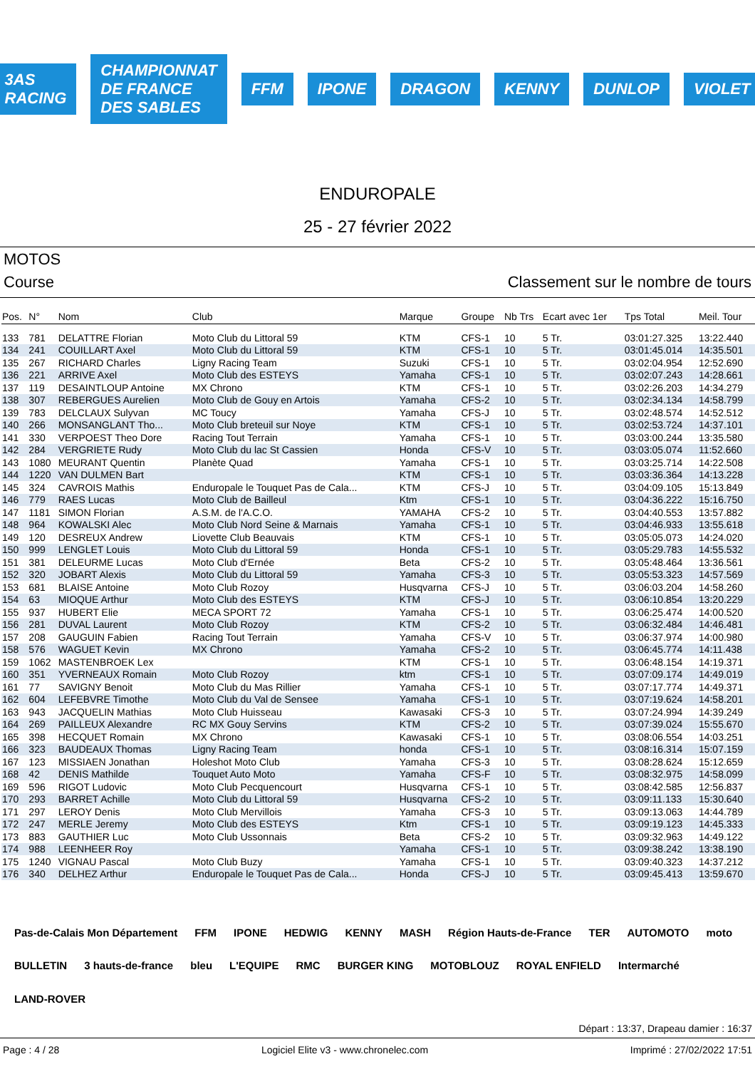3AS RACING
CHAMPIONNAT DE FRANCE DES SABLES
FFM IPONE DRAGON KENNY DUNLOP VIOLET
ENDUROPALE
25 - 27 février 2022
MOTOS
Course Classement sur le nombre de tours
| Pos. | N° | Nom | Club | Marque | Groupe | Nb Trs | Ecart avec 1er | Tps Total | Meil. Tour |
| --- | --- | --- | --- | --- | --- | --- | --- | --- | --- |
| 133 | 781 | DELATTRE Florian | Moto Club du Littoral 59 | KTM | CFS-1 | 10 | 5 Tr. | 03:01:27.325 | 13:22.440 |
| 134 | 241 | COUILLART Axel | Moto Club du Littoral 59 | KTM | CFS-1 | 10 | 5 Tr. | 03:01:45.014 | 14:35.501 |
| 135 | 267 | RICHARD Charles | Ligny Racing Team | Suzuki | CFS-1 | 10 | 5 Tr. | 03:02:04.954 | 12:52.690 |
| 136 | 221 | ARRIVE Axel | Moto Club des ESTEYS | Yamaha | CFS-1 | 10 | 5 Tr. | 03:02:07.243 | 14:28.661 |
| 137 | 119 | DESAINTLOUP Antoine | MX Chrono | KTM | CFS-1 | 10 | 5 Tr. | 03:02:26.203 | 14:34.279 |
| 138 | 307 | REBERGUES Aurelien | Moto Club de Gouy en Artois | Yamaha | CFS-2 | 10 | 5 Tr. | 03:02:34.134 | 14:58.799 |
| 139 | 783 | DELCLAUX Sulyvan | MC Toucy | Yamaha | CFS-J | 10 | 5 Tr. | 03:02:48.574 | 14:52.512 |
| 140 | 266 | MONSANGLANT Tho... | Moto Club breteuil sur Noye | KTM | CFS-1 | 10 | 5 Tr. | 03:02:53.724 | 14:37.101 |
| 141 | 330 | VERPOEST Theo Dore | Racing Tout Terrain | Yamaha | CFS-1 | 10 | 5 Tr. | 03:03:00.244 | 13:35.580 |
| 142 | 284 | VERGRIETE Rudy | Moto Club du lac St Cassien | Honda | CFS-V | 10 | 5 Tr. | 03:03:05.074 | 11:52.660 |
| 143 | 1080 | MEURANT Quentin | Planète Quad | Yamaha | CFS-1 | 10 | 5 Tr. | 03:03:25.714 | 14:22.508 |
| 144 | 1220 | VAN DULMEN Bart | | KTM | CFS-1 | 10 | 5 Tr. | 03:03:36.364 | 14:13.228 |
| 145 | 324 | CAVROIS Mathis | Enduropale le Touquet Pas de Cala... | KTM | CFS-J | 10 | 5 Tr. | 03:04:09.105 | 15:13.849 |
| 146 | 779 | RAES Lucas | Moto Club de Bailleul | Ktm | CFS-1 | 10 | 5 Tr. | 03:04:36.222 | 15:16.750 |
| 147 | 1181 | SIMON Florian | A.S.M. de l'A.C.O. | YAMAHA | CFS-2 | 10 | 5 Tr. | 03:04:40.553 | 13:57.882 |
| 148 | 964 | KOWALSKI Alec | Moto Club Nord Seine & Marnais | Yamaha | CFS-1 | 10 | 5 Tr. | 03:04:46.933 | 13:55.618 |
| 149 | 120 | DESREUX Andrew | Liovette Club Beauvais | KTM | CFS-1 | 10 | 5 Tr. | 03:05:05.073 | 14:24.020 |
| 150 | 999 | LENGLET Louis | Moto Club du Littoral 59 | Honda | CFS-1 | 10 | 5 Tr. | 03:05:29.783 | 14:55.532 |
| 151 | 381 | DELEURME Lucas | Moto Club d'Ernée | Beta | CFS-2 | 10 | 5 Tr. | 03:05:48.464 | 13:36.561 |
| 152 | 320 | JOBART Alexis | Moto Club du Littoral 59 | Yamaha | CFS-3 | 10 | 5 Tr. | 03:05:53.323 | 14:57.569 |
| 153 | 681 | BLAISE Antoine | Moto Club Rozoy | Husqvarna | CFS-J | 10 | 5 Tr. | 03:06:03.204 | 14:58.260 |
| 154 | 63 | MIOQUE Arthur | Moto Club des ESTEYS | KTM | CFS-J | 10 | 5 Tr. | 03:06:10.854 | 13:20.229 |
| 155 | 937 | HUBERT Elie | MECA SPORT 72 | Yamaha | CFS-1 | 10 | 5 Tr. | 03:06:25.474 | 14:00.520 |
| 156 | 281 | DUVAL Laurent | Moto Club Rozoy | KTM | CFS-2 | 10 | 5 Tr. | 03:06:32.484 | 14:46.481 |
| 157 | 208 | GAUGUIN Fabien | Racing Tout Terrain | Yamaha | CFS-V | 10 | 5 Tr. | 03:06:37.974 | 14:00.980 |
| 158 | 576 | WAGUET Kevin | MX Chrono | Yamaha | CFS-2 | 10 | 5 Tr. | 03:06:45.774 | 14:11.438 |
| 159 | 1062 | MASTENBROEK Lex | | KTM | CFS-1 | 10 | 5 Tr. | 03:06:48.154 | 14:19.371 |
| 160 | 351 | YVERNEAUX Romain | Moto Club Rozoy | ktm | CFS-1 | 10 | 5 Tr. | 03:07:09.174 | 14:49.019 |
| 161 | 77 | SAVIGNY Benoit | Moto Club du Mas Rillier | Yamaha | CFS-1 | 10 | 5 Tr. | 03:07:17.774 | 14:49.371 |
| 162 | 604 | LEFEBVRE Timothe | Moto Club du Val de Sensee | Yamaha | CFS-1 | 10 | 5 Tr. | 03:07:19.624 | 14:58.201 |
| 163 | 943 | JACQUELIN Mathias | Moto Club Huisseau | Kawasaki | CFS-3 | 10 | 5 Tr. | 03:07:24.994 | 14:39.249 |
| 164 | 269 | PAILLEUX Alexandre | RC MX Gouy Servins | KTM | CFS-2 | 10 | 5 Tr. | 03:07:39.024 | 15:55.670 |
| 165 | 398 | HECQUET Romain | MX Chrono | Kawasaki | CFS-1 | 10 | 5 Tr. | 03:08:06.554 | 14:03.251 |
| 166 | 323 | BAUDEAUX Thomas | Ligny Racing Team | honda | CFS-1 | 10 | 5 Tr. | 03:08:16.314 | 15:07.159 |
| 167 | 123 | MISSIAEN Jonathan | Holeshot Moto Club | Yamaha | CFS-3 | 10 | 5 Tr. | 03:08:28.624 | 15:12.659 |
| 168 | 42 | DENIS Mathilde | Touquet Auto Moto | Yamaha | CFS-F | 10 | 5 Tr. | 03:08:32.975 | 14:58.099 |
| 169 | 596 | RIGOT Ludovic | Moto Club Pecquencourt | Husqvarna | CFS-1 | 10 | 5 Tr. | 03:08:42.585 | 12:56.837 |
| 170 | 293 | BARRET Achille | Moto Club du Littoral 59 | Husqvarna | CFS-2 | 10 | 5 Tr. | 03:09:11.133 | 15:30.640 |
| 171 | 297 | LEROY Denis | Moto Club Mervillois | Yamaha | CFS-3 | 10 | 5 Tr. | 03:09:13.063 | 14:44.789 |
| 172 | 247 | MERLE Jeremy | Moto Club des ESTEYS | Ktm | CFS-1 | 10 | 5 Tr. | 03:09:19.123 | 14:45.333 |
| 173 | 883 | GAUTHIER Luc | Moto Club Ussonnais | Beta | CFS-2 | 10 | 5 Tr. | 03:09:32.963 | 14:49.122 |
| 174 | 988 | LEENHEER Roy | | Yamaha | CFS-1 | 10 | 5 Tr. | 03:09:38.242 | 13:38.190 |
| 175 | 1240 | VIGNAU Pascal | Moto Club Buzy | Yamaha | CFS-1 | 10 | 5 Tr. | 03:09:40.323 | 14:37.212 |
| 176 | 340 | DELHEZ Arthur | Enduropale le Touquet Pas de Cala... | Honda | CFS-J | 10 | 5 Tr. | 03:09:45.413 | 13:59.670 |
Pas-de-Calais Mon Département FFM IPONE HEDWIG KENNY MASH Région Hauts-de-France TER AUTOMOTO moto BULLETIN 3 hauts-de-france bleu L'EQUIPE RMC BURGER KING MOTOBLOUZ ROYAL ENFIELD Intermarché LAND-ROVER
Départ : 13:37, Drapeau damier : 16:37
Page : 4 / 28 Logiciel Elite v3 - www.chronelec.com Imprimé : 27/02/2022 17:51